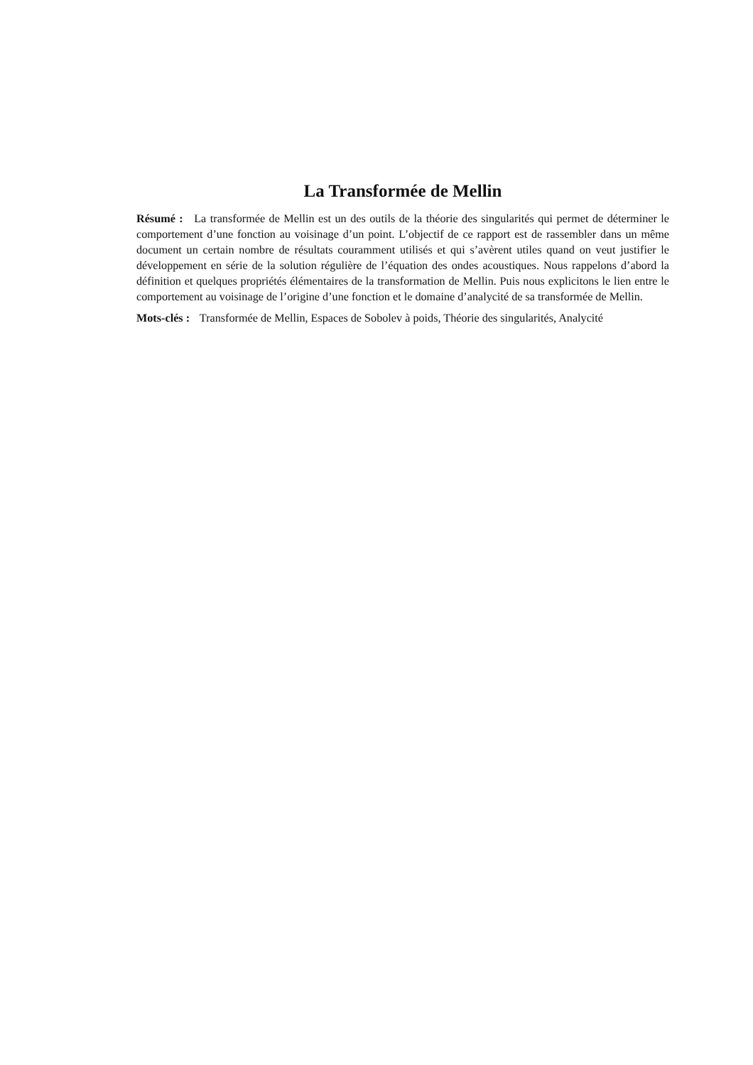La Transformée de Mellin
Résumé : La transformée de Mellin est un des outils de la théorie des singularités qui permet de déterminer le comportement d’une fonction au voisinage d’un point. L’objectif de ce rapport est de rassembler dans un même document un certain nombre de résultats couramment utilisés et qui s’avèrent utiles quand on veut justifier le développement en série de la solution régulière de l’équation des ondes acoustiques. Nous rappelons d’abord la définition et quelques propriétés élémentaires de la transformation de Mellin. Puis nous explicitons le lien entre le comportement au voisinage de l’origine d’une fonction et le domaine d’analycité de sa transformée de Mellin.
Mots-clés : Transformée de Mellin, Espaces de Sobolev à poids, Théorie des singularités, Analycité